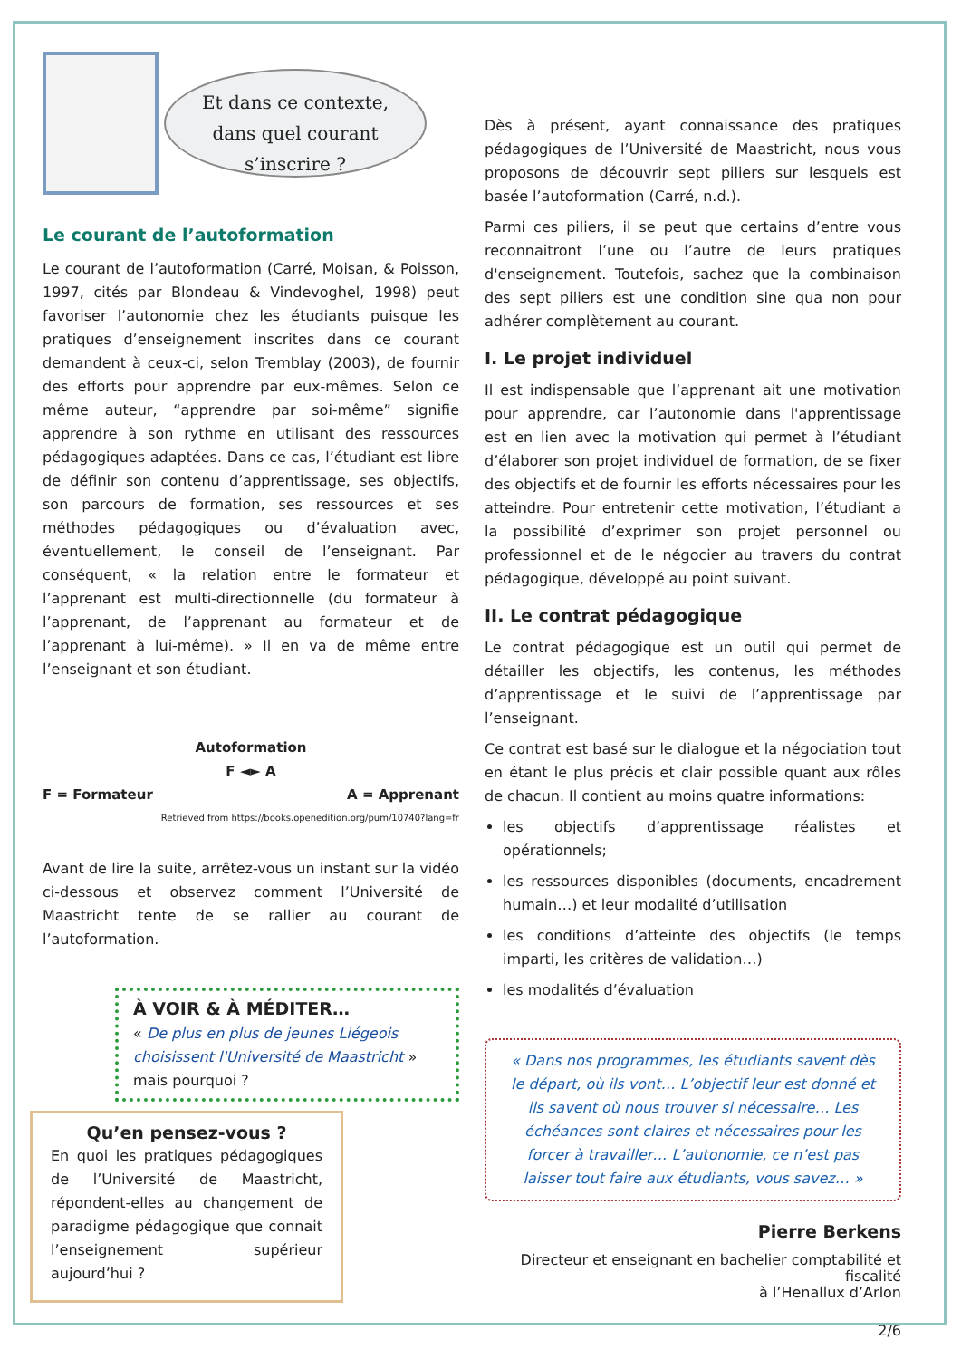Et dans ce contexte,
dans quel courant
s’inscrire ?
Le courant de l’autoformation
Le courant de l’autoformation (Carré, Moisan, & Poisson, 1997, cités par Blondeau & Vindevoghel, 1998) peut favoriser l’autonomie chez les étudiants puisque les pratiques d’enseignement inscrites dans ce courant demandent à ceux-ci, selon Tremblay (2003), de fournir des efforts pour apprendre par eux-mêmes. Selon ce même auteur, “apprendre par soi-même” signifie apprendre à son rythme en utilisant des ressources pédagogiques adaptées. Dans ce cas, l’étudiant est libre de définir son contenu d’apprentissage, ses objectifs, son parcours de formation, ses ressources et ses méthodes pédagogiques ou d’évaluation avec, éventuellement, le conseil de l’enseignant. Par conséquent, « la relation entre le formateur et l’apprenant est multi-directionnelle (du formateur à l’apprenant, de l’apprenant au formateur et de l’apprenant à lui-même). » Il en va de même entre l’enseignant et son étudiant.
Autoformation
F ◄► A
F = Formateur A = Apprenant
Retrieved from https://books.openedition.org/pum/10740?lang=fr
Avant de lire la suite, arrêtez-vous un instant sur la vidéo ci-dessous et observez comment l’Université de Maastricht tente de se rallier au courant de l’autoformation.
À VOIR & À MÉDITER…
« De plus en plus de jeunes Liégeois choisissent l'Université de Maastricht » mais pourquoi ?
Qu’en pensez-vous ?
En quoi les pratiques pédagogiques de l’Université de Maastricht, répondent-elles au changement de paradigme pédagogique que connait l’enseignement supérieur aujourd’hui ?
Dès à présent, ayant connaissance des pratiques pédagogiques de l’Université de Maastricht, nous vous proposons de découvrir sept piliers sur lesquels est basée l’autoformation (Carré, n.d.).
Parmi ces piliers, il se peut que certains d’entre vous reconnaitront l’une ou l’autre de leurs pratiques d'enseignement. Toutefois, sachez que la combinaison des sept piliers est une condition sine qua non pour adhérer complètement au courant.
I. Le projet individuel
Il est indispensable que l’apprenant ait une motivation pour apprendre, car l’autonomie dans l'apprentissage est en lien avec la motivation qui permet à l’étudiant d’élaborer son projet individuel de formation, de se fixer des objectifs et de fournir les efforts nécessaires pour les atteindre. Pour entretenir cette motivation, l’étudiant a la possibilité d’exprimer son projet personnel ou professionnel et de le négocier au travers du contrat pédagogique, développé au point suivant.
II. Le contrat pédagogique
Le contrat pédagogique est un outil qui permet de détailler les objectifs, les contenus, les méthodes d’apprentissage et le suivi de l’apprentissage par l’enseignant.
Ce contrat est basé sur le dialogue et la négociation tout en étant le plus précis et clair possible quant aux rôles de chacun. Il contient au moins quatre informations:
les objectifs d’apprentissage réalistes et opérationnels;
les ressources disponibles (documents, encadrement humain…) et leur modalité d’utilisation
les conditions d’atteinte des objectifs (le temps imparti, les critères de validation…)
les modalités d’évaluation
« Dans nos programmes, les étudiants savent dès le départ, où ils vont… L’objectif leur est donné et ils savent où nous trouver si nécessaire… Les échéances sont claires et nécessaires pour les forcer à travailler… L’autonomie, ce n’est pas laisser tout faire aux étudiants, vous savez… »
Pierre Berkens
Directeur et enseignant en bachelier comptabilité et fiscalité
à l’Henallux d’Arlon
2/6